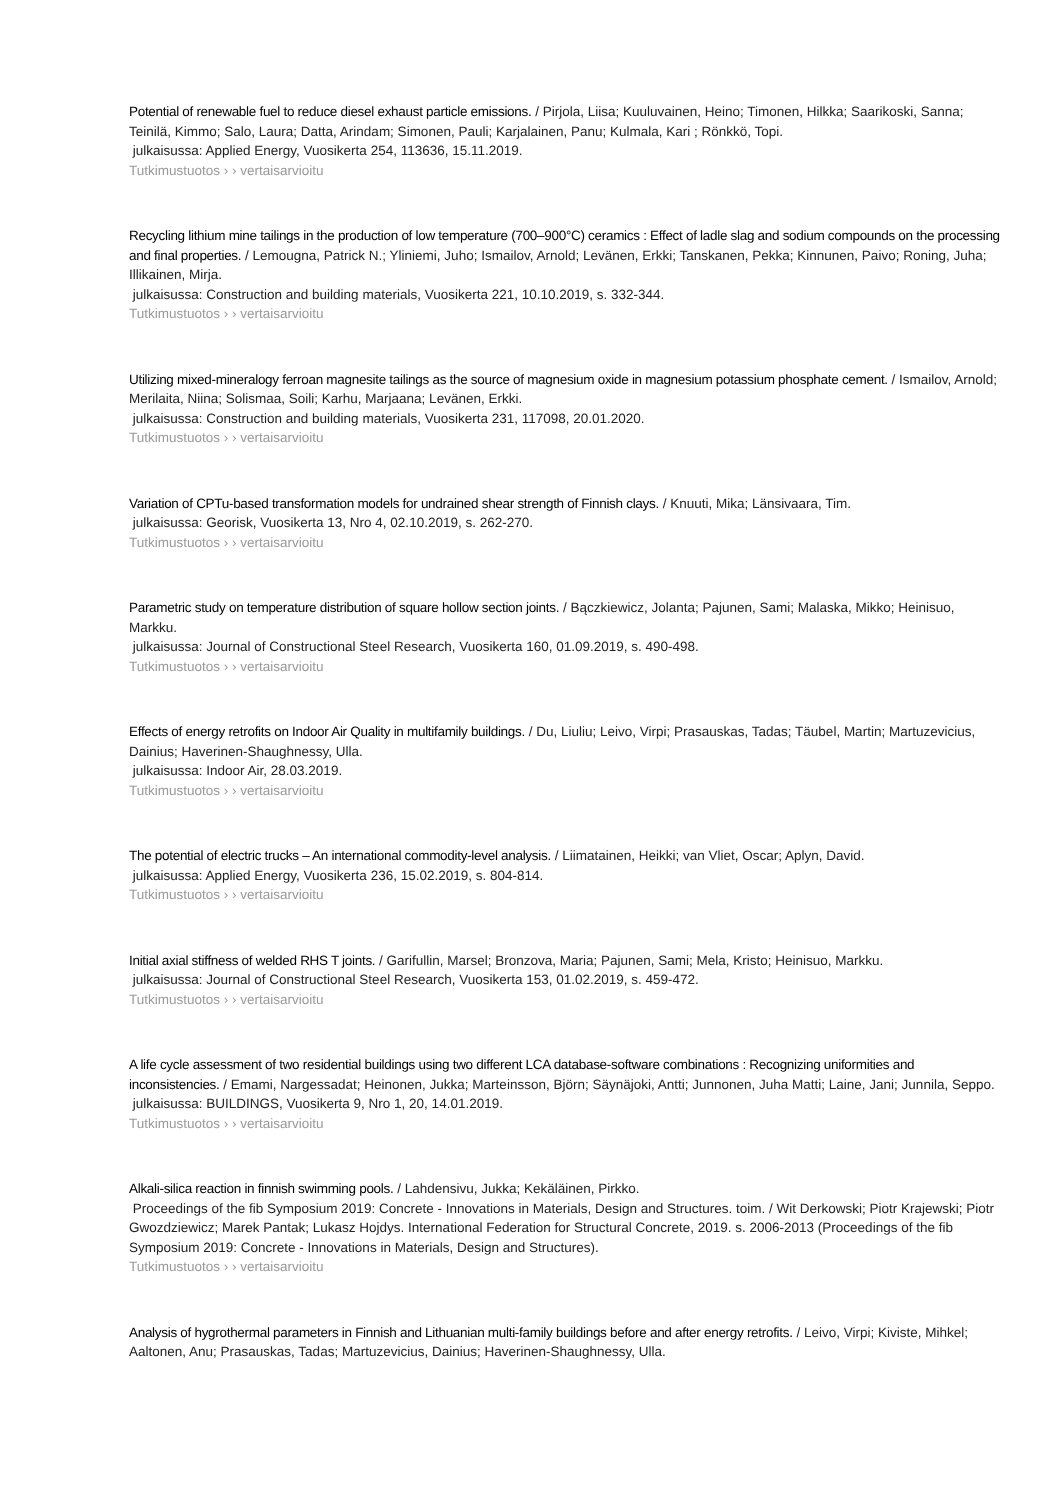Potential of renewable fuel to reduce diesel exhaust particle emissions. / Pirjola, Liisa; Kuuluvainen, Heino; Timonen, Hilkka; Saarikoski, Sanna; Teinilä, Kimmo; Salo, Laura; Datta, Arindam; Simonen, Pauli; Karjalainen, Panu; Kulmala, Kari ; Rönkkö, Topi.
julkaisussa: Applied Energy, Vuosikerta 254, 113636, 15.11.2019.
Tutkimustuotos › › vertaisarvioitu
Recycling lithium mine tailings in the production of low temperature (700–900°C) ceramics : Effect of ladle slag and sodium compounds on the processing and final properties. / Lemougna, Patrick N.; Yliniemi, Juho; Ismailov, Arnold; Levänen, Erkki; Tanskanen, Pekka; Kinnunen, Paivo; Roning, Juha; Illikainen, Mirja.
julkaisussa: Construction and building materials, Vuosikerta 221, 10.10.2019, s. 332-344.
Tutkimustuotos › › vertaisarvioitu
Utilizing mixed-mineralogy ferroan magnesite tailings as the source of magnesium oxide in magnesium potassium phosphate cement. / Ismailov, Arnold; Merilaita, Niina; Solismaa, Soili; Karhu, Marjaana; Levänen, Erkki.
julkaisussa: Construction and building materials, Vuosikerta 231, 117098, 20.01.2020.
Tutkimustuotos › › vertaisarvioitu
Variation of CPTu-based transformation models for undrained shear strength of Finnish clays. / Knuuti, Mika; Länsivaara, Tim.
julkaisussa: Georisk, Vuosikerta 13, Nro 4, 02.10.2019, s. 262-270.
Tutkimustuotos › › vertaisarvioitu
Parametric study on temperature distribution of square hollow section joints. / Bączkiewicz, Jolanta; Pajunen, Sami; Malaska, Mikko; Heinisuo, Markku.
julkaisussa: Journal of Constructional Steel Research, Vuosikerta 160, 01.09.2019, s. 490-498.
Tutkimustuotos › › vertaisarvioitu
Effects of energy retrofits on Indoor Air Quality in multifamily buildings. / Du, Liuliu; Leivo, Virpi; Prasauskas, Tadas; Täubel, Martin; Martuzevicius, Dainius; Haverinen-Shaughnessy, Ulla.
julkaisussa: Indoor Air, 28.03.2019.
Tutkimustuotos › › vertaisarvioitu
The potential of electric trucks – An international commodity-level analysis. / Liimatainen, Heikki; van Vliet, Oscar; Aplyn, David.
julkaisussa: Applied Energy, Vuosikerta 236, 15.02.2019, s. 804-814.
Tutkimustuotos › › vertaisarvioitu
Initial axial stiffness of welded RHS T joints. / Garifullin, Marsel; Bronzova, Maria; Pajunen, Sami; Mela, Kristo; Heinisuo, Markku.
julkaisussa: Journal of Constructional Steel Research, Vuosikerta 153, 01.02.2019, s. 459-472.
Tutkimustuotos › › vertaisarvioitu
A life cycle assessment of two residential buildings using two different LCA database-software combinations : Recognizing uniformities and inconsistencies. / Emami, Nargessadat; Heinonen, Jukka; Marteinsson, Björn; Säynäjoki, Antti; Junnonen, Juha Matti; Laine, Jani; Junnila, Seppo.
julkaisussa: BUILDINGS, Vuosikerta 9, Nro 1, 20, 14.01.2019.
Tutkimustuotos › › vertaisarvioitu
Alkali-silica reaction in finnish swimming pools. / Lahdensivu, Jukka; Kekäläinen, Pirkko.
Proceedings of the fib Symposium 2019: Concrete - Innovations in Materials, Design and Structures. toim. / Wit Derkowski; Piotr Krajewski; Piotr Gwozdziewicz; Marek Pantak; Lukasz Hojdys. International Federation for Structural Concrete, 2019. s. 2006-2013 (Proceedings of the fib Symposium 2019: Concrete - Innovations in Materials, Design and Structures).
Tutkimustuotos › › vertaisarvioitu
Analysis of hygrothermal parameters in Finnish and Lithuanian multi-family buildings before and after energy retrofits. / Leivo, Virpi; Kiviste, Mihkel; Aaltonen, Anu; Prasauskas, Tadas; Martuzevicius, Dainius; Haverinen-Shaughnessy, Ulla.